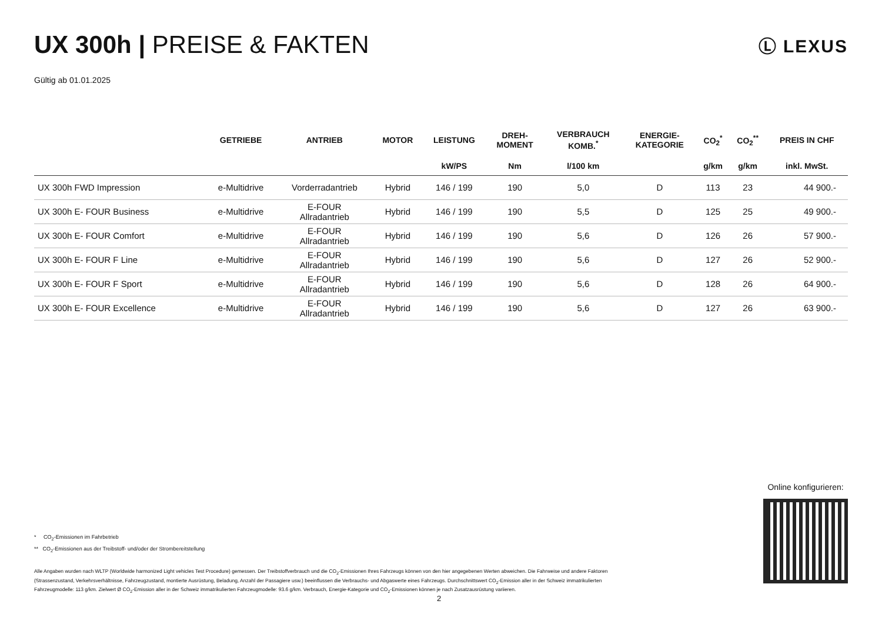UX 300h | PREISE & FAKTEN
Ⓛ LEXUS
Gültig ab 01.01.2025
| | GETRIEBE | ANTRIEB | MOTOR | LEISTUNG | DREH- MOMENT | VERBRAUCH KOMB.<sup>*</sup> | ENERGIE- KATEGORIE | CO<sub>2</sub><sup>*</sup> | CO<sub>2</sub><sup>**</sup> | PREIS IN CHF |
| --- | --- | --- | --- | --- | --- | --- | --- | --- | --- | --- |
| | | | | kW/PS | Nm | l/100 km | | g/km | g/km | inkl. MwSt. |
| UX 300h FWD Impression | e-Multidrive | Vorderradantrieb | Hybrid | 146 / 199 | 190 | 5,0 | D | 113 | 23 | 44 900.- |
| UX 300h E- FOUR Business | e-Multidrive | E-FOUR Allradantrieb | Hybrid | 146 / 199 | 190 | 5,5 | D | 125 | 25 | 49 900.- |
| UX 300h E- FOUR Comfort | e-Multidrive | E-FOUR Allradantrieb | Hybrid | 146 / 199 | 190 | 5,6 | D | 126 | 26 | 57 900.- |
| UX 300h E- FOUR F Line | e-Multidrive | E-FOUR Allradantrieb | Hybrid | 146 / 199 | 190 | 5,6 | D | 127 | 26 | 52 900.- |
| UX 300h E- FOUR F Sport | e-Multidrive | E-FOUR Allradantrieb | Hybrid | 146 / 199 | 190 | 5,6 | D | 128 | 26 | 64 900.- |
| UX 300h E- FOUR Excellence | e-Multidrive | E-FOUR Allradantrieb | Hybrid | 146 / 199 | 190 | 5,6 | D | 127 | 26 | 63 900.- |
* CO<sub>2</sub>-Emissionen im Fahrbetrieb
** CO<sub>2</sub>-Emissionen aus der Treibstoff- und/oder der Strombereitstellung
Alle Angaben wurden nach WLTP (Worldwide harmonized Light vehicles Test Procedure) gemessen. Der Treibstoffverbrauch und die CO<sub>2</sub>-Emissionen Ihres Fahrzeugs können von den hier angegebenen Werten abweichen. Die Fahrweise und andere Faktoren (Strassenzustand, Verkehrsverhältnisse, Fahrzeugzustand, montierte Ausrüstung, Beladung, Anzahl der Passagiere usw.) beeinflussen die Verbrauchs- und Abgaswerte eines Fahrzeugs. Durchschnittswert CO<sub>2</sub>-Emission aller in der Schweiz immatrikulierten Fahrzeugmodelle: 113 g/km. Zielwert Ø CO<sub>2</sub>-Emission aller in der Schweiz immatrikulierten Fahrzeugmodelle: 93.6 g/km. Verbrauch, Energie-Kategorie und CO<sub>2</sub>-Emissionen können je nach Zusatzausrüstung variieren.
2
Online konfigurieren: